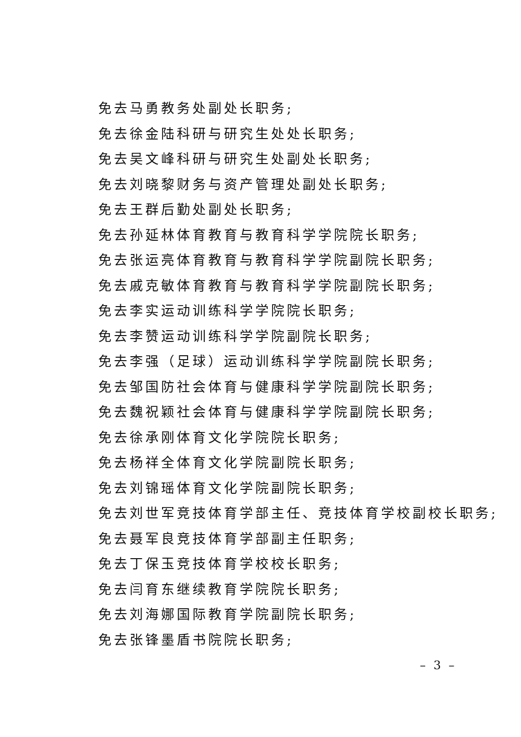免去马勇教务处副处长职务;
免去徐金陆科研与研究生处处长职务;
免去吴文峰科研与研究生处副处长职务;
免去刘晓黎财务与资产管理处副处长职务;
免去王群后勤处副处长职务;
免去孙延林体育教育与教育科学学院院长职务;
免去张运亮体育教育与教育科学学院副院长职务;
免去戚克敏体育教育与教育科学学院副院长职务;
免去李实运动训练科学学院院长职务;
免去李赞运动训练科学学院副院长职务;
免去李强（足球）运动训练科学学院副院长职务;
免去邹国防社会体育与健康科学学院副院长职务;
免去魏祝颖社会体育与健康科学学院副院长职务;
免去徐承刚体育文化学院院长职务;
免去杨祥全体育文化学院副院长职务;
免去刘锦瑶体育文化学院副院长职务;
免去刘世军竞技体育学部主任、竞技体育学校副校长职务;
免去聂军良竞技体育学部副主任职务;
免去丁保玉竞技体育学校校长职务;
免去闫育东继续教育学院院长职务;
免去刘海娜国际教育学院副院长职务;
免去张锋墨盾书院院长职务;
– 3 –